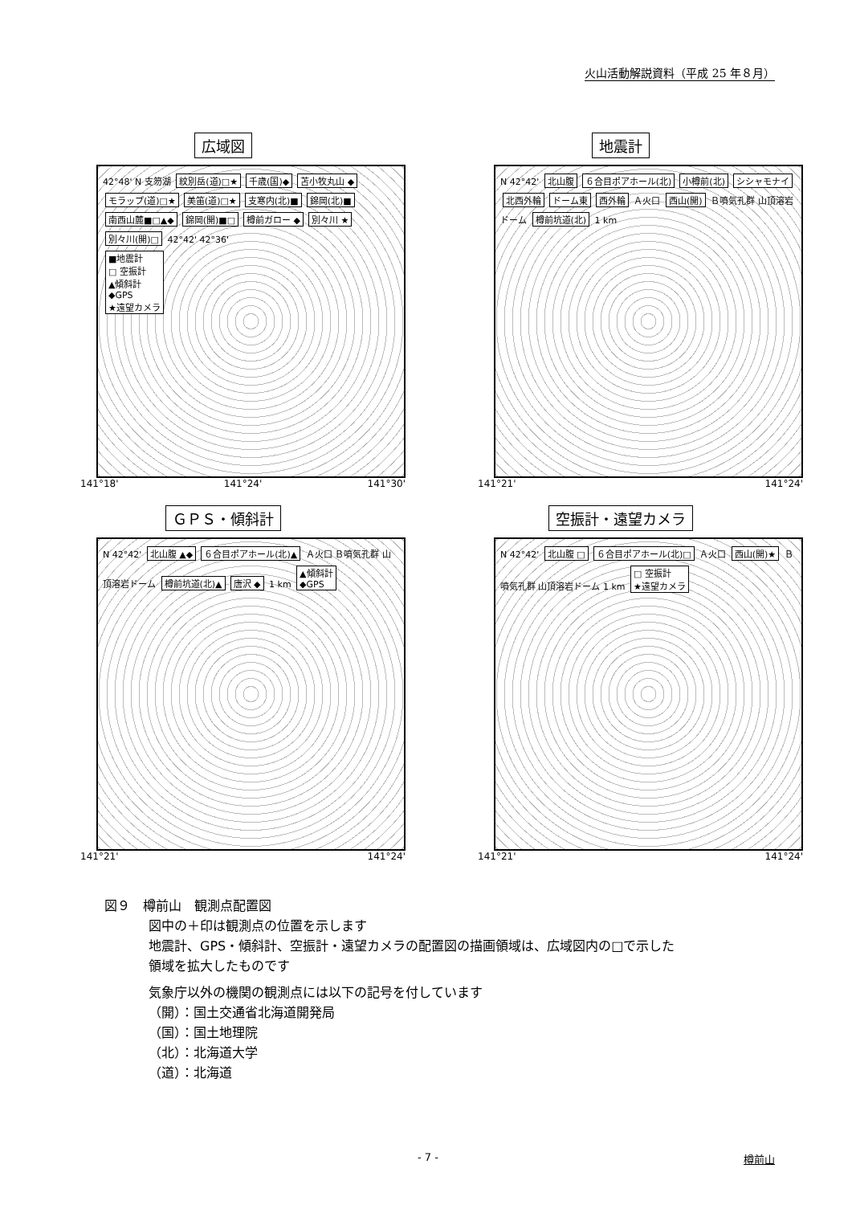火山活動解説資料（平成 25 年８月）
広域図
42°48' N 支笏湖 紋別岳(道)□★ 千歳(国)◆ 苫小牧丸山 ◆ モラップ(道)□★ 美笛(道)□★ 支寒内(北)■ 錦岡(北)■ 南西山麓■□▲◆ 錦岡(開)■□ 樽前ガロー ◆ 別々川 ★ 別々川(開)□ 42°42' 42°36'
■地震計
□ 空振計
▲傾斜計
◆GPS
★遠望カメラ
141°18' 141°24' 141°30'
地震計
N 42°42' 北山腹 ６合目ポアホール(北) 小樽前(北) シシャモナイ 北西外輪 ドーム東 西外輪 Ａ火口 西山(開) Ｂ噴気孔群 山頂溶岩ドーム 樽前坑道(北) 1 km
141°21' 141°24'
ＧＰＳ・傾斜計
N 42°42' 北山腹 ▲◆ ６合目ポアホール(北)▲ Ａ火口 Ｂ噴気孔群 山頂溶岩ドーム 樽前坑道(北)▲ 唐沢 ◆ 1 km ▲傾斜計
◆GPS
141°21' 141°24'
空振計・遠望カメラ
N 42°42' 北山腹 □ ６合目ポアホール(北)□ Ａ火口 西山(開)★ Ｂ噴気孔群 山頂溶岩ドーム 1 km □ 空振計
★遠望カメラ
141°21' 141°24'
図９　樽前山　観測点配置図
図中の＋印は観測点の位置を示します
地震計、GPS・傾斜計、空振計・遠望カメラの配置図の描画領域は、広域図内の□で示した
領域を拡大したものです
気象庁以外の機関の観測点には以下の記号を付しています
（開）：国土交通省北海道開発局
（国）：国土地理院
（北）：北海道大学
（道）：北海道
- 7 - 樽前山